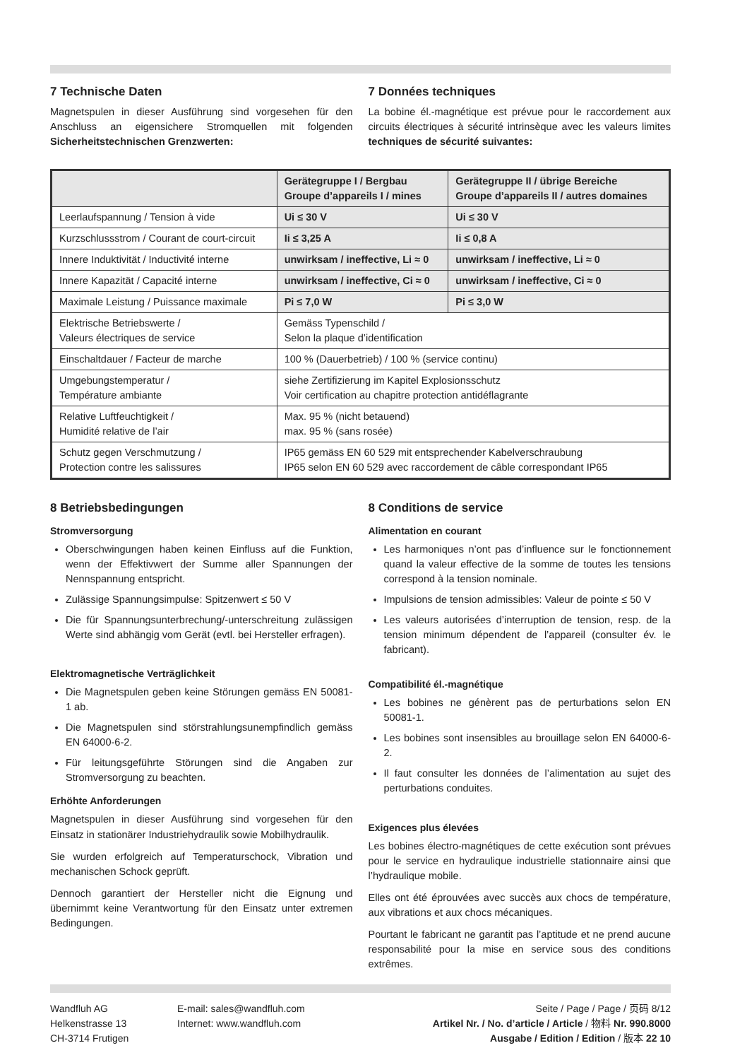7 Technische Daten
Magnetspulen in dieser Ausführung sind vorgesehen für den Anschluss an eigensichere Stromquellen mit folgenden Sicherheitstechnischen Grenzwerten:
7 Données techniques
La bobine él.-magnétique est prévue pour le raccordement aux circuits électriques à sécurité intrinsèque avec les valeurs limites techniques de sécurité suivantes:
| | Gerätegruppe I / Bergbau Groupe d’appareils I / mines | Gerätegruppe II / übrige Bereiche Groupe d’appareils II / autres domaines |
| --- | --- | --- |
| Leerlaufspannung / Tension à vide | Ui ≤ 30 V | Ui ≤ 30 V |
| Kurzschlussstrom / Courant de court-circuit | Ii ≤ 3,25 A | Ii ≤ 0,8 A |
| Innere Induktivität / Inductivité interne | unwirksam / ineffective, Li ≈ 0 | unwirksam / ineffective, Li ≈ 0 |
| Innere Kapazität / Capacité interne | unwirksam / ineffective, Ci ≈ 0 | unwirksam / ineffective, Ci ≈ 0 |
| Maximale Leistung / Puissance maximale | Pi ≤ 7,0 W | Pi ≤ 3,0 W |
| Elektrische Betriebswerte / Valeurs électriques de service | Gemäss Typenschild / Selon la plaque d’identification | |
| Einschaltdauer / Facteur de marche | 100 % (Dauerbetrieb) / 100 % (service continu) | |
| Umgebungstemperatur / Température ambiante | siehe Zertifizierung im Kapitel Explosionsschutz Voir certification au chapitre protection antidéflagrante | |
| Relative Luftfeuchtigkeit / Humidité relative de l’air | Max. 95 % (nicht betauend) max. 95 % (sans rosée) | |
| Schutz gegen Verschmutzung / Protection contre les salissures | IP65 gemäss EN 60 529 mit entsprechender Kabelverschraubung IP65 selon EN 60 529 avec raccordement de câble correspondant IP65 | |
8 Betriebsbedingungen
Stromversorgung
Oberschwingungen haben keinen Einfluss auf die Funktion, wenn der Effektivwert der Summe aller Spannungen der Nennspannung entspricht.
Zulässige Spannungsimpulse: Spitzenwert ≤ 50 V
Die für Spannungsunterbrechung/-unterschreitung zulässigen Werte sind abhängig vom Gerät (evtl. bei Hersteller erfragen).
Elektromagnetische Verträglichkeit
Die Magnetspulen geben keine Störungen gemäss EN 50081-1 ab.
Die Magnetspulen sind störstrahlungsunempfindlich gemäss EN 64000-6-2.
Für leitungsgeführte Störungen sind die Angaben zur Stromversorgung zu beachten.
Erhöhte Anforderungen
Magnetspulen in dieser Ausführung sind vorgesehen für den Einsatz in stationärer Industriehydraulik sowie Mobilhydraulik.
Sie wurden erfolgreich auf Temperaturschock, Vibration und mechanischen Schock geprüft.
Dennoch garantiert der Hersteller nicht die Eignung und übernimmt keine Verantwortung für den Einsatz unter extremen Bedingungen.
8 Conditions de service
Alimentation en courant
Les harmoniques n’ont pas d’influence sur le fonctionnement quand la valeur effective de la somme de toutes les tensions correspond à la tension nominale.
Impulsions de tension admissibles: Valeur de pointe ≤ 50 V
Les valeurs autorisées d’interruption de tension, resp. de la tension minimum dépendent de l’appareil (consulter év. le fabricant).
Compatibilité él.-magnétique
Les bobines ne génèrent pas de perturbations selon EN 50081-1.
Les bobines sont insensibles au brouillage selon EN 64000-6-2.
Il faut consulter les données de l’alimentation au sujet des perturbations conduites.
Exigences plus élevées
Les bobines électro-magnétiques de cette exécution sont prévues pour le service en hydraulique industrielle stationnaire ainsi que l’hydraulique mobile.
Elles ont été éprouvées avec succès aux chocs de température, aux vibrations et aux chocs mécaniques.
Pourtant le fabricant ne garantit pas l’aptitude et ne prend aucune responsabilité pour la mise en service sous des conditions extrêmes.
Wandfluh AG
Helkenstrasse 13
CH-3714 Frutigen
E-mail: sales@wandfluh.com
Internet: www.wandfluh.com
Seite / Page / Page / 页码 8/12
Artikel Nr. / No. d’article / Article / 物料 Nr. 990.8000
Ausgabe / Edition / Edition / 版本 22 10